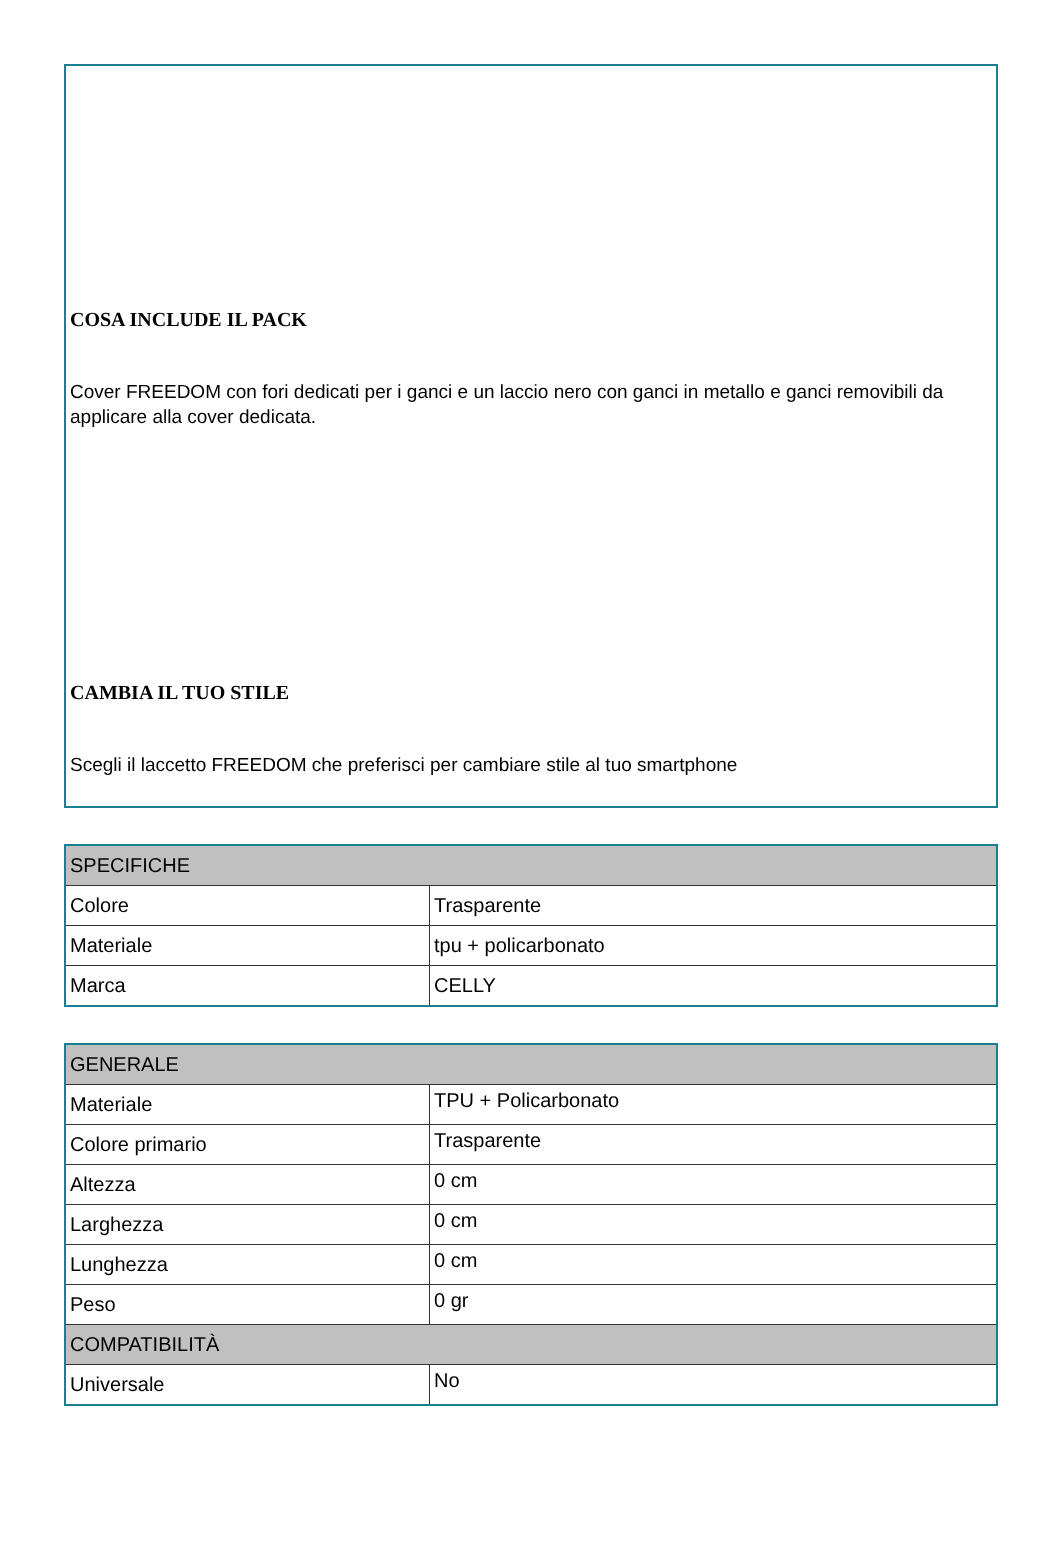COSA INCLUDE IL PACK
Cover FREEDOM con fori dedicati per i ganci e un laccio nero con ganci in metallo e ganci removibili da applicare alla cover dedicata.
CAMBIA IL TUO STILE
Scegli il laccetto FREEDOM che preferisci per cambiare stile al tuo smartphone
| SPECIFICHE | |
| --- | --- |
| Colore | Trasparente |
| Materiale | tpu + policarbonato |
| Marca | CELLY |
| GENERALE | |
| --- | --- |
| Materiale | TPU + Policarbonato |
| Colore primario | Trasparente |
| Altezza | 0 cm |
| Larghezza | 0 cm |
| Lunghezza | 0 cm |
| Peso | 0 gr |
| COMPATIBILITÀ | |
| Universale | No |